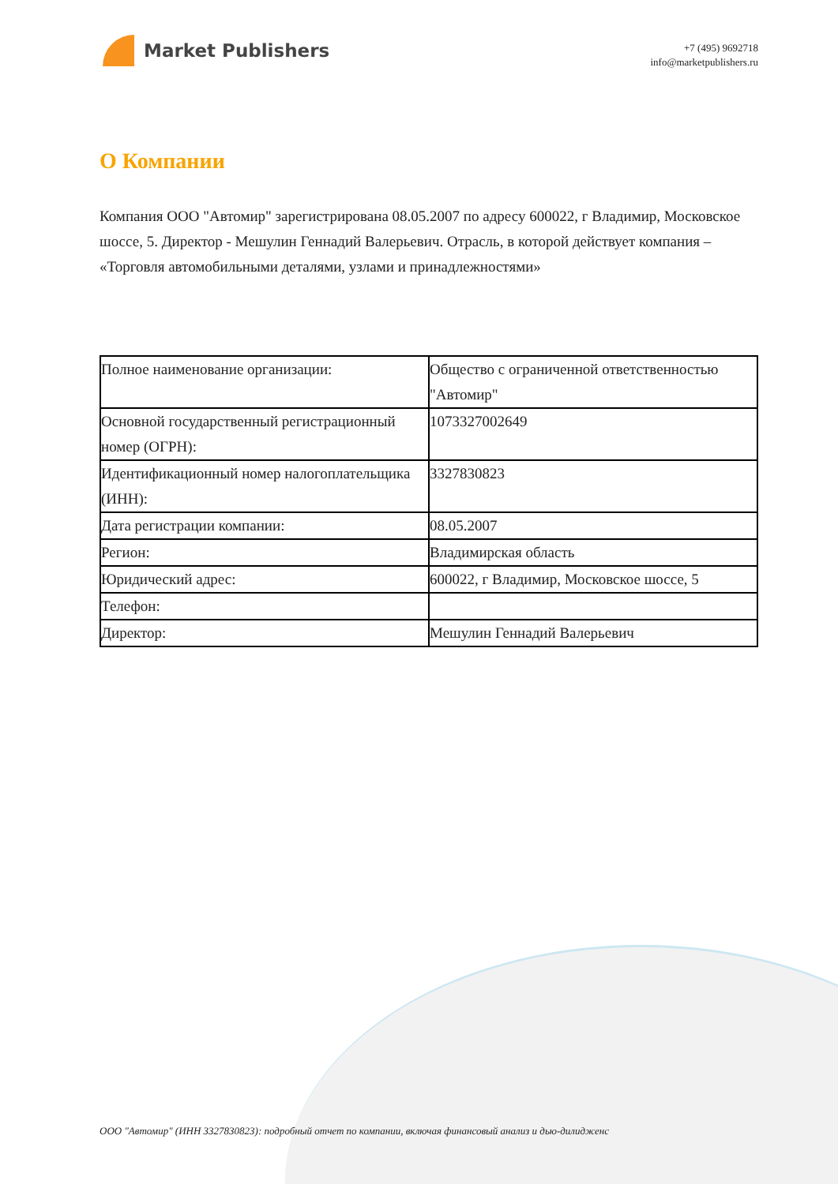Market Publishers
+7 (495) 9692718
info@marketpublishers.ru
О Компании
Компания ООО "Автомир" зарегистрирована 08.05.2007 по адресу 600022, г Владимир, Московское шоссе, 5. Директор - Мешулин Геннадий Валерьевич. Отрасль, в которой действует компания – «Торговля автомобильными деталями, узлами и принадлежностями»
| Полное наименование организации: | Общество с ограниченной ответственностью "Автомир" |
| Основной государственный регистрационный номер (ОГРН): | 1073327002649 |
| Идентификационный номер налогоплательщика (ИНН): | 3327830823 |
| Дата регистрации компании: | 08.05.2007 |
| Регион: | Владимирская область |
| Юридический адрес: | 600022, г Владимир, Московское шоссе, 5 |
| Телефон: | |
| Директор: | Мешулин Геннадий Валерьевич |
ООО "Автомир" (ИНН 3327830823): подробный отчет по компании, включая финансовый анализ и дью-дилидженс